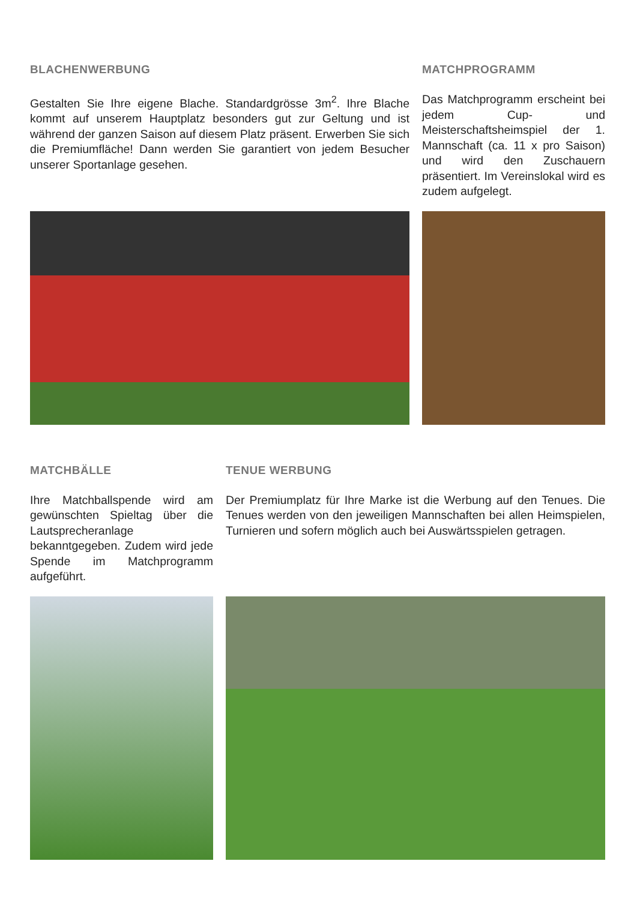BLACHENWERBUNG
Gestalten Sie Ihre eigene Blache. Standardgrösse 3m<sup>2</sup>. Ihre Blache kommt auf unserem Hauptplatz besonders gut zur Geltung und ist während der ganzen Saison auf diesem Platz präsent. Erwerben Sie sich die Premiumfläche! Dann werden Sie garantiert von jedem Besucher unserer Sportanlage gesehen.
MATCHPROGRAMM
Das Matchprogramm erscheint bei jedem Cup- und Meisterschaftsheimspiel der 1. Mannschaft (ca. 11 x pro Saison) und wird den Zuschauern präsentiert. Im Vereinslokal wird es zudem aufgelegt.
MATCHBÄLLE
Ihre Matchballspende wird am gewünschten Spieltag über die Lautsprecheranlage bekanntgegeben. Zudem wird jede Spende im Matchprogramm aufgeführt.
TENUE WERBUNG
Der Premiumplatz für Ihre Marke ist die Werbung auf den Tenues. Die Tenues werden von den jeweiligen Mannschaften bei allen Heimspielen, Turnieren und sofern möglich auch bei Auswärtsspielen getragen.